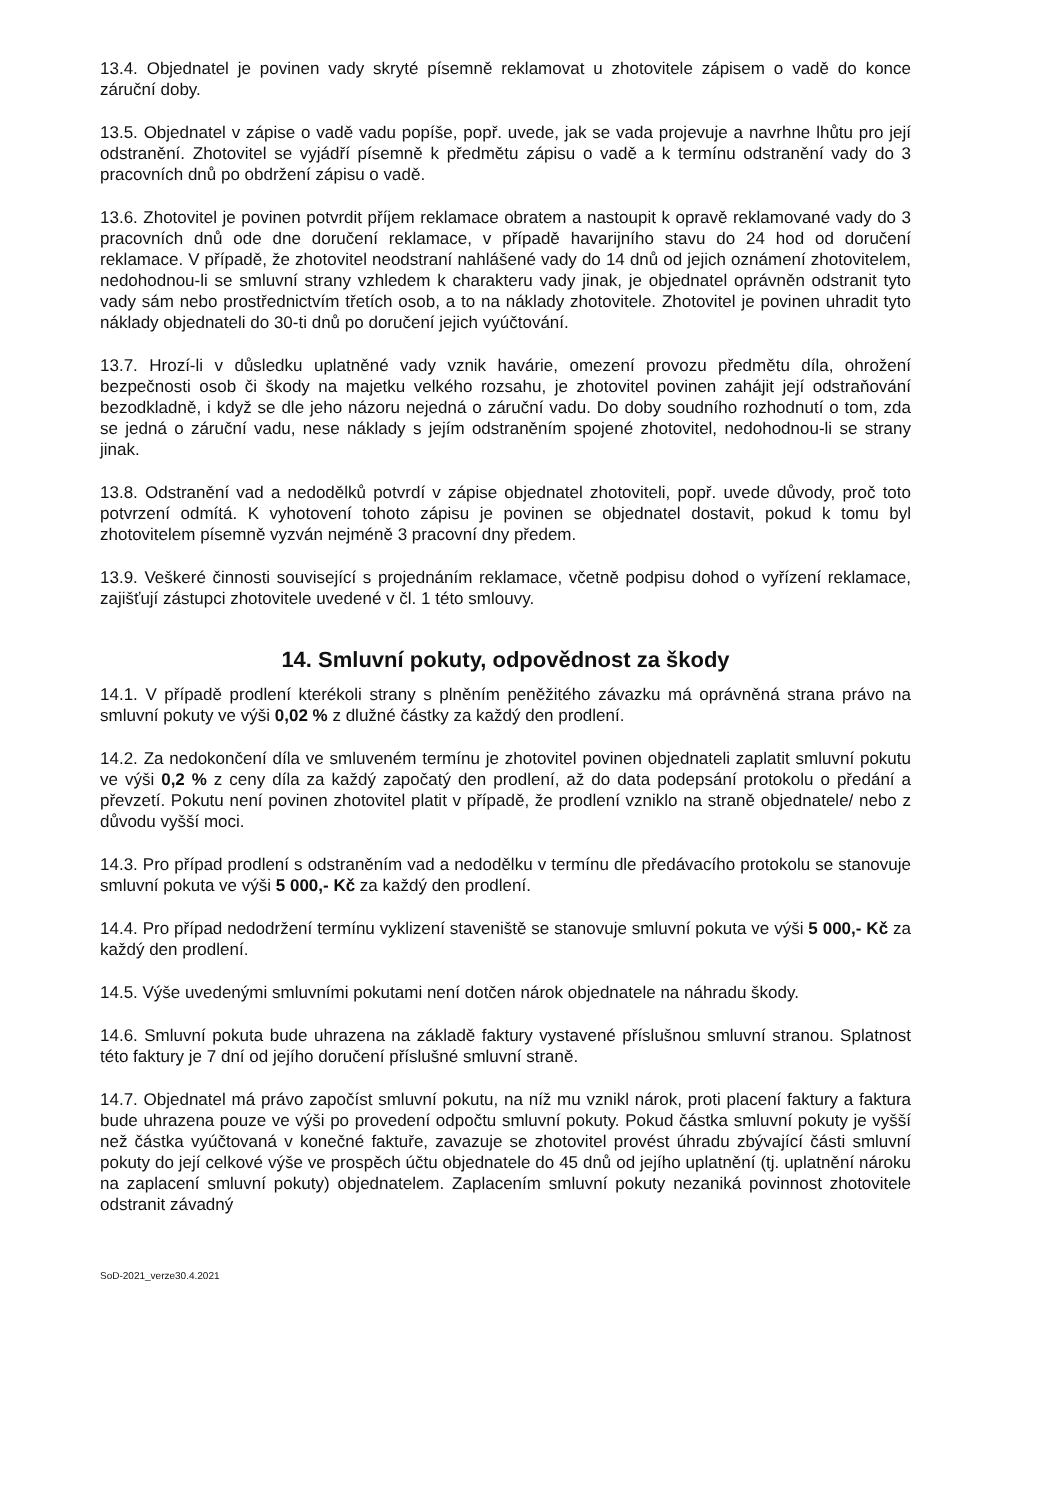13.4. Objednatel je povinen vady skryté písemně reklamovat u zhotovitele zápisem o vadě do konce záruční doby.
13.5. Objednatel v zápise o vadě vadu popíše, popř. uvede, jak se vada projevuje a navrhne lhůtu pro její odstranění. Zhotovitel se vyjádří písemně k předmětu zápisu o vadě a k termínu odstranění vady do 3 pracovních dnů po obdržení zápisu o vadě.
13.6. Zhotovitel je povinen potvrdit příjem reklamace obratem a nastoupit k opravě reklamované vady do 3 pracovních dnů ode dne doručení reklamace, v případě havarijního stavu do 24 hod od doručení reklamace. V případě, že zhotovitel neodstraní nahlášené vady do 14 dnů od jejich oznámení zhotovitelem, nedohodnou-li se smluvní strany vzhledem k charakteru vady jinak, je objednatel oprávněn odstranit tyto vady sám nebo prostřednictvím třetích osob, a to na náklady zhotovitele. Zhotovitel je povinen uhradit tyto náklady objednateli do 30-ti dnů po doručení jejich vyúčtování.
13.7. Hrozí-li v důsledku uplatněné vady vznik havárie, omezení provozu předmětu díla, ohrožení bezpečnosti osob či škody na majetku velkého rozsahu, je zhotovitel povinen zahájit její odstraňování bezodkladně, i když se dle jeho názoru nejedná o záruční vadu. Do doby soudního rozhodnutí o tom, zda se jedná o záruční vadu, nese náklady s jejím odstraněním spojené zhotovitel, nedohodnou-li se strany jinak.
13.8. Odstranění vad a nedodělků potvrdí v zápise objednatel zhotoviteli, popř. uvede důvody, proč toto potvrzení odmítá. K vyhotovení tohoto zápisu je povinen se objednatel dostavit, pokud k tomu byl zhotovitelem písemně vyzván nejméně 3 pracovní dny předem.
13.9. Veškeré činnosti související s projednáním reklamace, včetně podpisu dohod o vyřízení reklamace, zajišťují zástupci zhotovitele uvedené v čl. 1 této smlouvy.
14. Smluvní pokuty, odpovědnost za škody
14.1. V případě prodlení kterékoli strany s plněním peněžitého závazku má oprávněná strana právo na smluvní pokuty ve výši 0,02 % z dlužné částky za každý den prodlení.
14.2. Za nedokončení díla ve smluveném termínu je zhotovitel povinen objednateli zaplatit smluvní pokutu ve výši 0,2 % z ceny díla za každý započatý den prodlení, až do data podepsání protokolu o předání a převzetí. Pokutu není povinen zhotovitel platit v případě, že prodlení vzniklo na straně objednatele/ nebo z důvodu vyšší moci.
14.3. Pro případ prodlení s odstraněním vad a nedodělku v termínu dle předávacího protokolu se stanovuje smluvní pokuta ve výši 5 000,- Kč za každý den prodlení.
14.4. Pro případ nedodržení termínu vyklizení staveniště se stanovuje smluvní pokuta ve výši 5 000,- Kč za každý den prodlení.
14.5. Výše uvedenými smluvními pokutami není dotčen nárok objednatele na náhradu škody.
14.6. Smluvní pokuta bude uhrazena na základě faktury vystavené příslušnou smluvní stranou. Splatnost této faktury je 7 dní od jejího doručení příslušné smluvní straně.
14.7. Objednatel má právo započíst smluvní pokutu, na níž mu vznikl nárok, proti placení faktury a faktura bude uhrazena pouze ve výši po provedení odpočtu smluvní pokuty. Pokud částka smluvní pokuty je vyšší než částka vyúčtovaná v konečné faktuře, zavazuje se zhotovitel provést úhradu zbývající části smluvní pokuty do její celkové výše ve prospěch účtu objednatele do 45 dnů od jejího uplatnění (tj. uplatnění nároku na zaplacení smluvní pokuty) objednatelem. Zaplacením smluvní pokuty nezaniká povinnost zhotovitele odstranit závadný
SoD-2021_verze30.4.2021